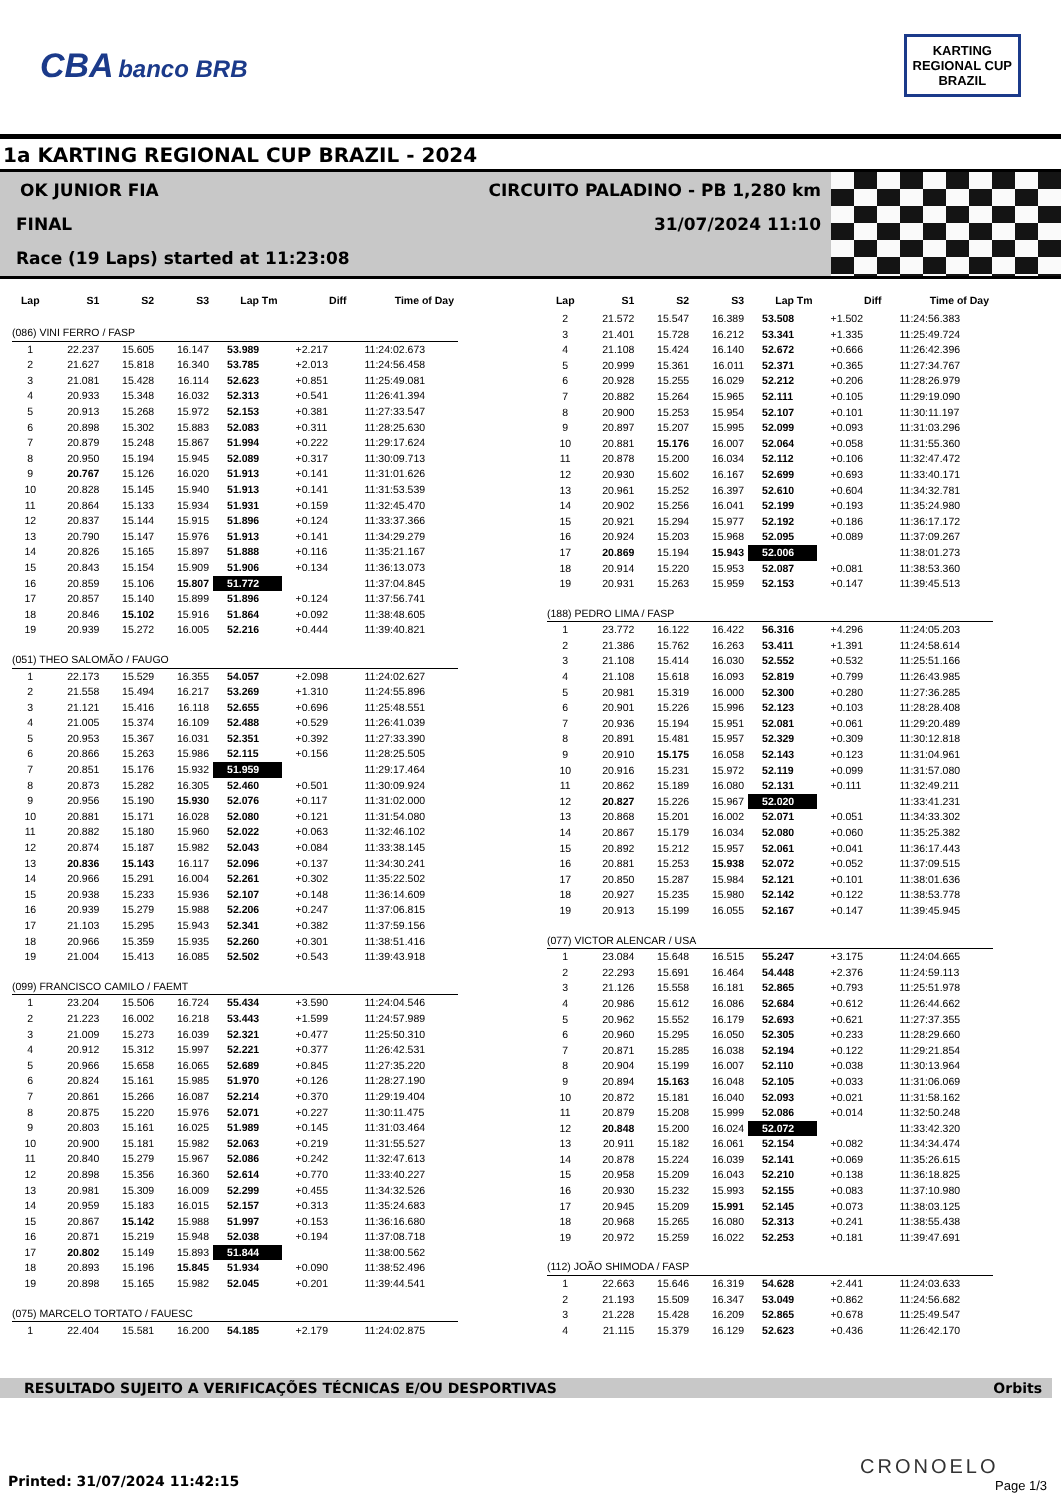CBA banco BRB
KARTING
REGIONAL CUP
BRAZIL
1a KARTING REGIONAL CUP BRAZIL - 2024
OK JUNIOR FIA
CIRCUITO PALADINO - PB 1,280 km
FINAL 31/07/2024 11:10
Race (19 Laps) started at 11:23:08
| Lap | S1 | S2 | S3 | Lap Tm | Diff | Time of Day |
| --- | --- | --- | --- | --- | --- | --- |
| (086) VINI FERRO / FASP | | | | | | |
| 1 | 22.237 | 15.605 | 16.147 | 53.989 | +2.217 | 11:24:02.673 |
| 2 | 21.627 | 15.818 | 16.340 | 53.785 | +2.013 | 11:24:56.458 |
| 3 | 21.081 | 15.428 | 16.114 | 52.623 | +0.851 | 11:25:49.081 |
| 4 | 20.933 | 15.348 | 16.032 | 52.313 | +0.541 | 11:26:41.394 |
| 5 | 20.913 | 15.268 | 15.972 | 52.153 | +0.381 | 11:27:33.547 |
| 6 | 20.898 | 15.302 | 15.883 | 52.083 | +0.311 | 11:28:25.630 |
| 7 | 20.879 | 15.248 | 15.867 | 51.994 | +0.222 | 11:29:17.624 |
| 8 | 20.950 | 15.194 | 15.945 | 52.089 | +0.317 | 11:30:09.713 |
| 9 | 20.767 | 15.126 | 16.020 | 51.913 | +0.141 | 11:31:01.626 |
| 10 | 20.828 | 15.145 | 15.940 | 51.913 | +0.141 | 11:31:53.539 |
| 11 | 20.864 | 15.133 | 15.934 | 51.931 | +0.159 | 11:32:45.470 |
| 12 | 20.837 | 15.144 | 15.915 | 51.896 | +0.124 | 11:33:37.366 |
| 13 | 20.790 | 15.147 | 15.976 | 51.913 | +0.141 | 11:34:29.279 |
| 14 | 20.826 | 15.165 | 15.897 | 51.888 | +0.116 | 11:35:21.167 |
| 15 | 20.843 | 15.154 | 15.909 | 51.906 | +0.134 | 11:36:13.073 |
| 16 | 20.859 | 15.106 | 15.807 | 51.772 | | 11:37:04.845 |
| 17 | 20.857 | 15.140 | 15.899 | 51.896 | +0.124 | 11:37:56.741 |
| 18 | 20.846 | 15.102 | 15.916 | 51.864 | +0.092 | 11:38:48.605 |
| 19 | 20.939 | 15.272 | 16.005 | 52.216 | +0.444 | 11:39:40.821 |
| (051) THEO SALOMÃO / FAUGO | | | | | | |
| 1 | 22.173 | 15.529 | 16.355 | 54.057 | +2.098 | 11:24:02.627 |
| 2 | 21.558 | 15.494 | 16.217 | 53.269 | +1.310 | 11:24:55.896 |
| 3 | 21.121 | 15.416 | 16.118 | 52.655 | +0.696 | 11:25:48.551 |
| 4 | 21.005 | 15.374 | 16.109 | 52.488 | +0.529 | 11:26:41.039 |
| 5 | 20.953 | 15.367 | 16.031 | 52.351 | +0.392 | 11:27:33.390 |
| 6 | 20.866 | 15.263 | 15.986 | 52.115 | +0.156 | 11:28:25.505 |
| 7 | 20.851 | 15.176 | 15.932 | 51.959 | | 11:29:17.464 |
| 8 | 20.873 | 15.282 | 16.305 | 52.460 | +0.501 | 11:30:09.924 |
| 9 | 20.956 | 15.190 | 15.930 | 52.076 | +0.117 | 11:31:02.000 |
| 10 | 20.881 | 15.171 | 16.028 | 52.080 | +0.121 | 11:31:54.080 |
| 11 | 20.882 | 15.180 | 15.960 | 52.022 | +0.063 | 11:32:46.102 |
| 12 | 20.874 | 15.187 | 15.982 | 52.043 | +0.084 | 11:33:38.145 |
| 13 | 20.836 | 15.143 | 16.117 | 52.096 | +0.137 | 11:34:30.241 |
| 14 | 20.966 | 15.291 | 16.004 | 52.261 | +0.302 | 11:35:22.502 |
| 15 | 20.938 | 15.233 | 15.936 | 52.107 | +0.148 | 11:36:14.609 |
| 16 | 20.939 | 15.279 | 15.988 | 52.206 | +0.247 | 11:37:06.815 |
| 17 | 21.103 | 15.295 | 15.943 | 52.341 | +0.382 | 11:37:59.156 |
| 18 | 20.966 | 15.359 | 15.935 | 52.260 | +0.301 | 11:38:51.416 |
| 19 | 21.004 | 15.413 | 16.085 | 52.502 | +0.543 | 11:39:43.918 |
| (099) FRANCISCO CAMILO / FAEMT | | | | | | |
| 1 | 23.204 | 15.506 | 16.724 | 55.434 | +3.590 | 11:24:04.546 |
| 2 | 21.223 | 16.002 | 16.218 | 53.443 | +1.599 | 11:24:57.989 |
| 3 | 21.009 | 15.273 | 16.039 | 52.321 | +0.477 | 11:25:50.310 |
| 4 | 20.912 | 15.312 | 15.997 | 52.221 | +0.377 | 11:26:42.531 |
| 5 | 20.966 | 15.658 | 16.065 | 52.689 | +0.845 | 11:27:35.220 |
| 6 | 20.824 | 15.161 | 15.985 | 51.970 | +0.126 | 11:28:27.190 |
| 7 | 20.861 | 15.266 | 16.087 | 52.214 | +0.370 | 11:29:19.404 |
| 8 | 20.875 | 15.220 | 15.976 | 52.071 | +0.227 | 11:30:11.475 |
| 9 | 20.803 | 15.161 | 16.025 | 51.989 | +0.145 | 11:31:03.464 |
| 10 | 20.900 | 15.181 | 15.982 | 52.063 | +0.219 | 11:31:55.527 |
| 11 | 20.840 | 15.279 | 15.967 | 52.086 | +0.242 | 11:32:47.613 |
| 12 | 20.898 | 15.356 | 16.360 | 52.614 | +0.770 | 11:33:40.227 |
| 13 | 20.981 | 15.309 | 16.009 | 52.299 | +0.455 | 11:34:32.526 |
| 14 | 20.959 | 15.183 | 16.015 | 52.157 | +0.313 | 11:35:24.683 |
| 15 | 20.867 | 15.142 | 15.988 | 51.997 | +0.153 | 11:36:16.680 |
| 16 | 20.871 | 15.219 | 15.948 | 52.038 | +0.194 | 11:37:08.718 |
| 17 | 20.802 | 15.149 | 15.893 | 51.844 | | 11:38:00.562 |
| 18 | 20.893 | 15.196 | 15.845 | 51.934 | +0.090 | 11:38:52.496 |
| 19 | 20.898 | 15.165 | 15.982 | 52.045 | +0.201 | 11:39:44.541 |
| (075) MARCELO TORTATO / FAUESC | | | | | | |
| 1 | 22.404 | 15.581 | 16.200 | 54.185 | +2.179 | 11:24:02.875 |
| Lap | S1 | S2 | S3 | Lap Tm | Diff | Time of Day |
| --- | --- | --- | --- | --- | --- | --- |
| 2 | 21.572 | 15.547 | 16.389 | 53.508 | +1.502 | 11:24:56.383 |
| 3 | 21.401 | 15.728 | 16.212 | 53.341 | +1.335 | 11:25:49.724 |
| 4 | 21.108 | 15.424 | 16.140 | 52.672 | +0.666 | 11:26:42.396 |
| 5 | 20.999 | 15.361 | 16.011 | 52.371 | +0.365 | 11:27:34.767 |
| 6 | 20.928 | 15.255 | 16.029 | 52.212 | +0.206 | 11:28:26.979 |
| 7 | 20.882 | 15.264 | 15.965 | 52.111 | +0.105 | 11:29:19.090 |
| 8 | 20.900 | 15.253 | 15.954 | 52.107 | +0.101 | 11:30:11.197 |
| 9 | 20.897 | 15.207 | 15.995 | 52.099 | +0.093 | 11:31:03.296 |
| 10 | 20.881 | 15.176 | 16.007 | 52.064 | +0.058 | 11:31:55.360 |
| 11 | 20.878 | 15.200 | 16.034 | 52.112 | +0.106 | 11:32:47.472 |
| 12 | 20.930 | 15.602 | 16.167 | 52.699 | +0.693 | 11:33:40.171 |
| 13 | 20.961 | 15.252 | 16.397 | 52.610 | +0.604 | 11:34:32.781 |
| 14 | 20.902 | 15.256 | 16.041 | 52.199 | +0.193 | 11:35:24.980 |
| 15 | 20.921 | 15.294 | 15.977 | 52.192 | +0.186 | 11:36:17.172 |
| 16 | 20.924 | 15.203 | 15.968 | 52.095 | +0.089 | 11:37:09.267 |
| 17 | 20.869 | 15.194 | 15.943 | 52.006 | | 11:38:01.273 |
| 18 | 20.914 | 15.220 | 15.953 | 52.087 | +0.081 | 11:38:53.360 |
| 19 | 20.931 | 15.263 | 15.959 | 52.153 | +0.147 | 11:39:45.513 |
| (188) PEDRO LIMA / FASP | | | | | | |
| 1 | 23.772 | 16.122 | 16.422 | 56.316 | +4.296 | 11:24:05.203 |
| 2 | 21.386 | 15.762 | 16.263 | 53.411 | +1.391 | 11:24:58.614 |
| 3 | 21.108 | 15.414 | 16.030 | 52.552 | +0.532 | 11:25:51.166 |
| 4 | 21.108 | 15.618 | 16.093 | 52.819 | +0.799 | 11:26:43.985 |
| 5 | 20.981 | 15.319 | 16.000 | 52.300 | +0.280 | 11:27:36.285 |
| 6 | 20.901 | 15.226 | 15.996 | 52.123 | +0.103 | 11:28:28.408 |
| 7 | 20.936 | 15.194 | 15.951 | 52.081 | +0.061 | 11:29:20.489 |
| 8 | 20.891 | 15.481 | 15.957 | 52.329 | +0.309 | 11:30:12.818 |
| 9 | 20.910 | 15.175 | 16.058 | 52.143 | +0.123 | 11:31:04.961 |
| 10 | 20.916 | 15.231 | 15.972 | 52.119 | +0.099 | 11:31:57.080 |
| 11 | 20.862 | 15.189 | 16.080 | 52.131 | +0.111 | 11:32:49.211 |
| 12 | 20.827 | 15.226 | 15.967 | 52.020 | | 11:33:41.231 |
| 13 | 20.868 | 15.201 | 16.002 | 52.071 | +0.051 | 11:34:33.302 |
| 14 | 20.867 | 15.179 | 16.034 | 52.080 | +0.060 | 11:35:25.382 |
| 15 | 20.892 | 15.212 | 15.957 | 52.061 | +0.041 | 11:36:17.443 |
| 16 | 20.881 | 15.253 | 15.938 | 52.072 | +0.052 | 11:37:09.515 |
| 17 | 20.850 | 15.287 | 15.984 | 52.121 | +0.101 | 11:38:01.636 |
| 18 | 20.927 | 15.235 | 15.980 | 52.142 | +0.122 | 11:38:53.778 |
| 19 | 20.913 | 15.199 | 16.055 | 52.167 | +0.147 | 11:39:45.945 |
| (077) VICTOR ALENCAR / USA | | | | | | |
| 1 | 23.084 | 15.648 | 16.515 | 55.247 | +3.175 | 11:24:04.665 |
| 2 | 22.293 | 15.691 | 16.464 | 54.448 | +2.376 | 11:24:59.113 |
| 3 | 21.126 | 15.558 | 16.181 | 52.865 | +0.793 | 11:25:51.978 |
| 4 | 20.986 | 15.612 | 16.086 | 52.684 | +0.612 | 11:26:44.662 |
| 5 | 20.962 | 15.552 | 16.179 | 52.693 | +0.621 | 11:27:37.355 |
| 6 | 20.960 | 15.295 | 16.050 | 52.305 | +0.233 | 11:28:29.660 |
| 7 | 20.871 | 15.285 | 16.038 | 52.194 | +0.122 | 11:29:21.854 |
| 8 | 20.904 | 15.199 | 16.007 | 52.110 | +0.038 | 11:30:13.964 |
| 9 | 20.894 | 15.163 | 16.048 | 52.105 | +0.033 | 11:31:06.069 |
| 10 | 20.872 | 15.181 | 16.040 | 52.093 | +0.021 | 11:31:58.162 |
| 11 | 20.879 | 15.208 | 15.999 | 52.086 | +0.014 | 11:32:50.248 |
| 12 | 20.848 | 15.200 | 16.024 | 52.072 | | 11:33:42.320 |
| 13 | 20.911 | 15.182 | 16.061 | 52.154 | +0.082 | 11:34:34.474 |
| 14 | 20.878 | 15.224 | 16.039 | 52.141 | +0.069 | 11:35:26.615 |
| 15 | 20.958 | 15.209 | 16.043 | 52.210 | +0.138 | 11:36:18.825 |
| 16 | 20.930 | 15.232 | 15.993 | 52.155 | +0.083 | 11:37:10.980 |
| 17 | 20.945 | 15.209 | 15.991 | 52.145 | +0.073 | 11:38:03.125 |
| 18 | 20.968 | 15.265 | 16.080 | 52.313 | +0.241 | 11:38:55.438 |
| 19 | 20.972 | 15.259 | 16.022 | 52.253 | +0.181 | 11:39:47.691 |
| (112) JOÃO SHIMODA / FASP | | | | | | |
| 1 | 22.663 | 15.646 | 16.319 | 54.628 | +2.441 | 11:24:03.633 |
| 2 | 21.193 | 15.509 | 16.347 | 53.049 | +0.862 | 11:24:56.682 |
| 3 | 21.228 | 15.428 | 16.209 | 52.865 | +0.678 | 11:25:49.547 |
| 4 | 21.115 | 15.379 | 16.129 | 52.623 | +0.436 | 11:26:42.170 |
RESULTADO SUJEITO A VERIFICAÇÕES TÉCNICAS E/OU DESPORTIVAS Orbits
CRONOELO
Printed: 31/07/2024 11:42:15 Page 1/3